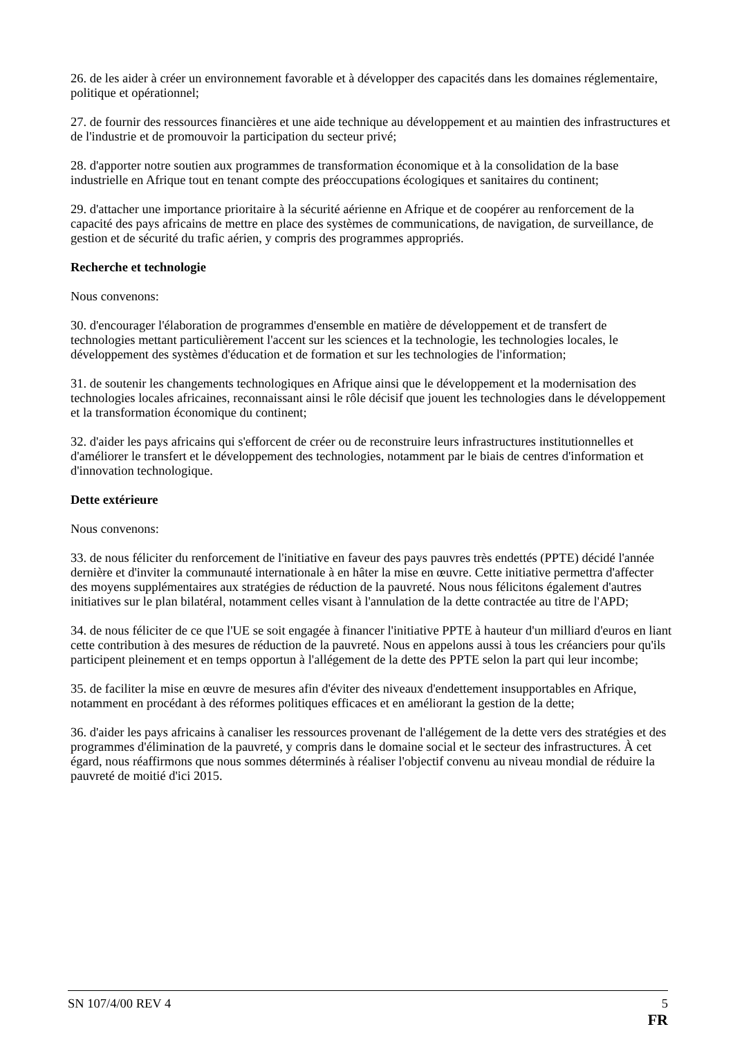26. de les aider à créer un environnement favorable et à développer des capacités dans les domaines réglementaire, politique et opérationnel;
27. de fournir des ressources financières et une aide technique au développement et au maintien des infrastructures et de l'industrie et de promouvoir la participation du secteur privé;
28. d'apporter notre soutien aux programmes de transformation économique et à la consolidation de la base industrielle en Afrique tout en tenant compte des préoccupations écologiques et sanitaires du continent;
29. d'attacher une importance prioritaire à la sécurité aérienne en Afrique et de coopérer au renforcement de la capacité des pays africains de mettre en place des systèmes de communications, de navigation, de surveillance, de gestion et de sécurité du trafic aérien, y compris des programmes appropriés.
Recherche et technologie
Nous convenons:
30. d'encourager l'élaboration de programmes d'ensemble en matière de développement et de transfert de technologies mettant particulièrement l'accent sur les sciences et la technologie, les technologies locales, le développement des systèmes d'éducation et de formation et sur les technologies de l'information;
31. de soutenir les changements technologiques en Afrique ainsi que le développement et la modernisation des technologies locales africaines, reconnaissant ainsi le rôle décisif que jouent les technologies dans le développement et la transformation économique du continent;
32. d'aider les pays africains qui s'efforcent de créer ou de reconstruire leurs infrastructures institutionnelles et d'améliorer le transfert et le développement des technologies, notamment par le biais de centres d'information et d'innovation technologique.
Dette extérieure
Nous convenons:
33. de nous féliciter du renforcement de l'initiative en faveur des pays pauvres très endettés (PPTE) décidé l'année dernière et d'inviter la communauté internationale à en hâter la mise en œuvre. Cette initiative permettra d'affecter des moyens supplémentaires aux stratégies de réduction de la pauvreté. Nous nous félicitons également d'autres initiatives sur le plan bilatéral, notamment celles visant à l'annulation de la dette contractée au titre de l'APD;
34. de nous féliciter de ce que l'UE se soit engagée à financer l'initiative PPTE à hauteur d'un milliard d'euros en liant cette contribution à des mesures de réduction de la pauvreté. Nous en appelons aussi à tous les créanciers pour qu'ils participent pleinement et en temps opportun à l'allégement de la dette des PPTE selon la part qui leur incombe;
35. de faciliter la mise en œuvre de mesures afin d'éviter des niveaux d'endettement insupportables en Afrique, notamment en procédant à des réformes politiques efficaces et en améliorant la gestion de la dette;
36. d'aider les pays africains à canaliser les ressources provenant de l'allégement de la dette vers des stratégies et des programmes d'élimination de la pauvreté, y compris dans le domaine social et le secteur des infrastructures. À cet égard, nous réaffirmons que nous sommes déterminés à réaliser l'objectif convenu au niveau mondial de réduire la pauvreté de moitié d'ici 2015.
SN 107/4/00 REV 4 5
FR